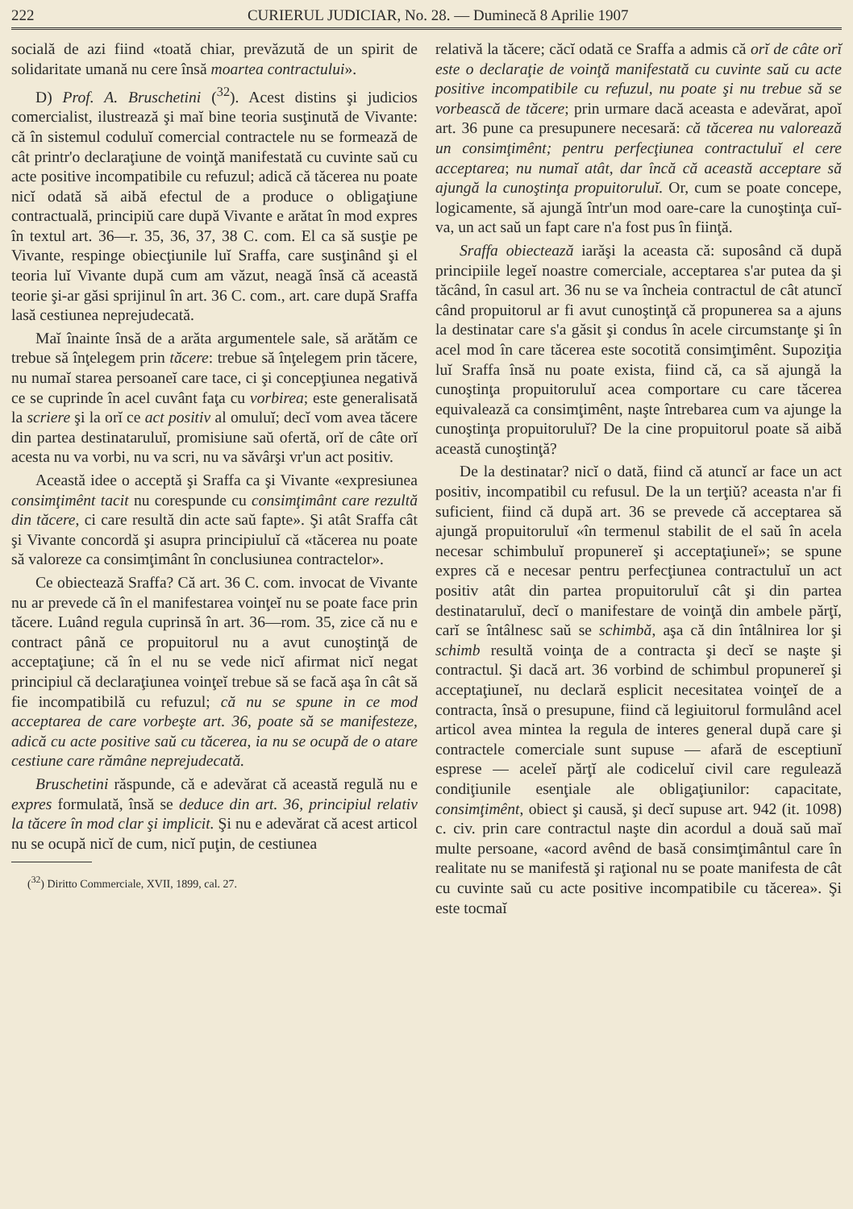222 CURIERUL JUDICIAR, No. 28. — Duminecă 8 Aprilie 1907
socială de azi fiind «toată chiar, prevăzută de un spirit de solidaritate umană nu cere însă moartea contractului».
D) Prof. A. Bruschetini (<sup>32</sup>). Acest distins şi judicios comercialist, ilustrează şi maĭ bine teoria susţinută de Vivante: că în sistemul coduluĭ comercial contractele nu se formează de cât printr'o declaraţiune de voinţă manifestată cu cuvinte saŭ cu acte positive incompatibile cu refuzul; adică că tăcerea nu poate nicĭ odată să aibă efectul de a produce o obligaţiune contractuală, principiŭ care după Vivante e arătat în mod expres în textul art. 36—r. 35, 36, 37, 38 C. com. El ca să susţie pe Vivante, respinge obiecţiunile luĭ Sraffa, care susţinând şi el teoria luĭ Vivante după cum am văzut, neagă însă că această teorie şi-ar găsi sprijinul în art. 36 C. com., art. care după Sraffa lasă cestiunea neprejudecată.
Maĭ înainte însă de a arăta argumentele sale, să arătăm ce trebue să înţelegem prin tăcere: trebue să înţelegem prin tăcere, nu numaĭ starea persoaneĭ care tace, ci şi concepţiunea negativă ce se cuprinde în acel cuvânt faţa cu vorbirea; este generalisată la scriere şi la orĭ ce act positiv al omuluĭ; decĭ vom avea tăcere din partea destinataruluĭ, promisiune saŭ ofertă, orĭ de câte orĭ acesta nu va vorbi, nu va scri, nu va săvârşi vr'un act positiv.
Această idee o acceptă şi Sraffa ca şi Vivante «expresiunea consimţimênt tacit nu corespunde cu consimţimânt care rezultă din tăcere, ci care resultă din acte saŭ fapte». Şi atât Sraffa cât şi Vivante concordă şi asupra principiuluĭ că «tăcerea nu poate să valoreze ca consimţimânt în conclusiunea contractelor».
Ce obiectează Sraffa? Că art. 36 C. com. invocat de Vivante nu ar prevede că în el manifestarea voinţeĭ nu se poate face prin tăcere. Luând regula cuprinsă în art. 36—rom. 35, zice că nu e contract până ce propuitorul nu a avut cunoştinţă de acceptaţiune; că în el nu se vede nicĭ afirmat nicĭ negat principiul că declaraţiunea voinţeĭ trebue să se facă aşa în cât să fie incompatibilă cu refuzul; că nu se spune in ce mod acceptarea de care vorbeşte art. 36, poate să se manifesteze, adică cu acte positive saŭ cu tăcerea, ia nu se ocupă de o atare cestiune care rămâne neprejudecată.
Bruschetini răspunde, că e adevărat că această regulă nu e expres formulată, însă se deduce din art. 36, principiul relativ la tăcere în mod clar şi implicit. Şi nu e adevărat că acest articol nu se ocupă nicĭ de cum, nicĭ puţin, de cestiunea
(<sup>32</sup>) Diritto Commerciale, XVII, 1899, cal. 27.
relativă la tăcere; căcĭ odată ce Sraffa a admis că orĭ de câte orĭ este o declaraţie de voinţă manifestată cu cuvinte saŭ cu acte positive incompatibile cu refuzul, nu poate şi nu trebue să se vorbească de tăcere; prin urmare dacă aceasta e adevărat, apoĭ art. 36 pune ca presupunere necesară: că tăcerea nu valorează un consimţimênt; pentru perfecţiunea contractuluĭ el cere acceptarea; nu numaĭ atât, dar încă că această acceptare să ajungă la cunoştinţa propuitoruluĭ. Or, cum se poate concepe, logicamente, să ajungă într'un mod oare-care la cunoştinţa cuĭ-va, un act saŭ un fapt care n'a fost pus în fiinţă.
Sraffa obiectează iarăşi la aceasta că: suposând că după principiile legeĭ noastre comerciale, acceptarea s'ar putea da şi tăcând, în casul art. 36 nu se va încheia contractul de cât atuncĭ când propuitorul ar fi avut cunoştinţă că propunerea sa a ajuns la destinatar care s'a găsit şi condus în acele circumstanţe şi în acel mod în care tăcerea este socotită consimţimênt. Supoziţia luĭ Sraffa însă nu poate exista, fiind că, ca să ajungă la cunoştinţa propuitoruluĭ acea comportare cu care tăcerea equivalează ca consimţimênt, naşte întrebarea cum va ajunge la cunoştinţa propuitoruluĭ? De la cine propuitorul poate să aibă această cunoştinţă?
De la destinatar? nicĭ o dată, fiind că atuncĭ ar face un act positiv, incompatibil cu refusul. De la un terţiŭ? aceasta n'ar fi suficient, fiind că după art. 36 se prevede că acceptarea să ajungă propuitoruluĭ «în termenul stabilit de el saŭ în acela necesar schimbuluĭ propunereĭ şi acceptaţiuneĭ»; se spune expres că e necesar pentru perfecţiunea contractuluĭ un act positiv atât din partea propuitoruluĭ cât şi din partea destinataruluĭ, decĭ o manifestare de voinţă din ambele părţĭ, carĭ se întâlnesc saŭ se schimbă, aşa că din întâlnirea lor şi schimb resultă voinţa de a contracta şi decĭ se naşte şi contractul. Şi dacă art. 36 vorbind de schimbul propunereĭ şi acceptaţiuneĭ, nu declară esplicit necesitatea voinţeĭ de a contracta, însă o presupune, fiind că legiuitorul formulând acel articol avea mintea la regula de interes general după care şi contractele comerciale sunt supuse — afară de esceptiunĭ esprese — aceleĭ părţĭ ale codiceluĭ civil care regulează condiţiunile esenţiale ale obligaţiunilor: capacitate, consimţimênt, obiect şi causă, şi decĭ supuse art. 942 (it. 1098) c. civ. prin care contractul naşte din acordul a două saŭ maĭ multe persoane, «acord avênd de basă consimţimântul care în realitate nu se manifestă şi raţional nu se poate manifesta de cât cu cuvinte saŭ cu acte positive incompatibile cu tăcerea». Şi este tocmaĭ